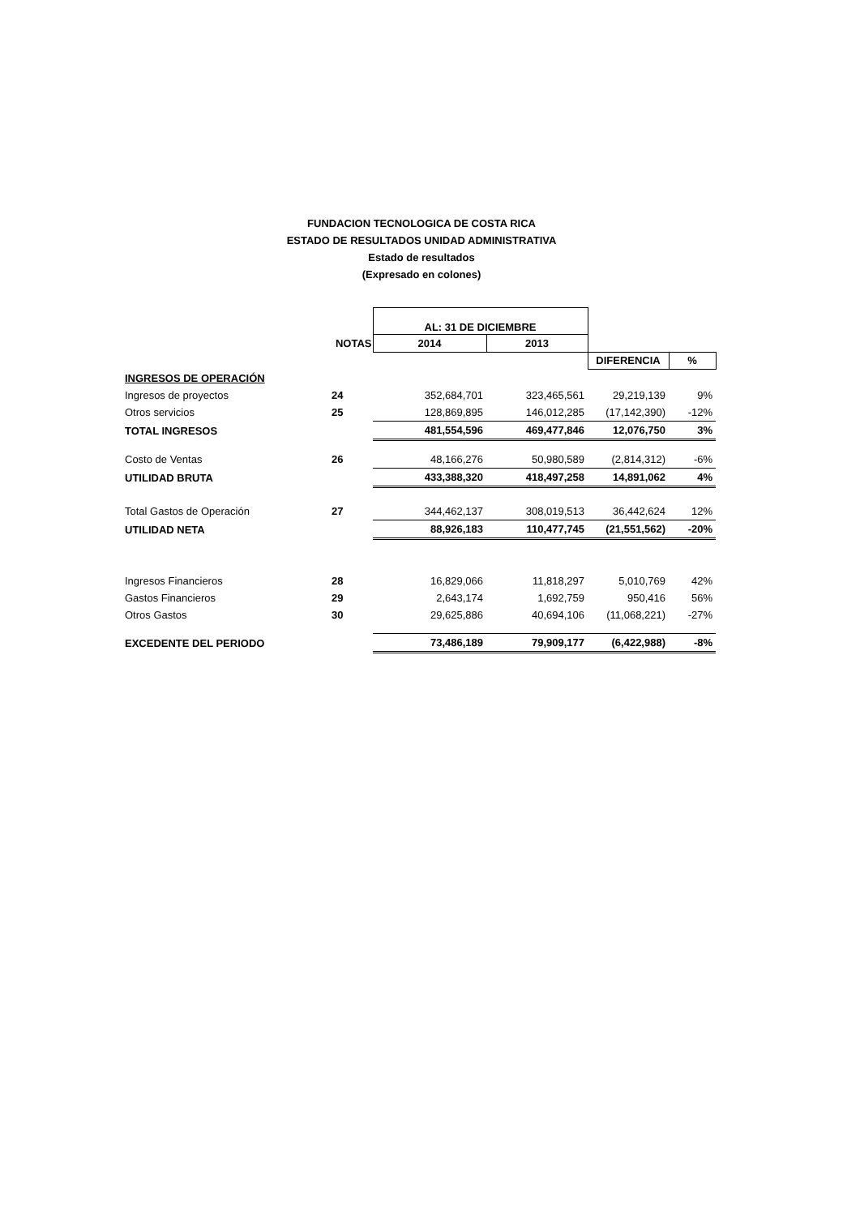FUNDACION TECNOLOGICA DE COSTA RICA
ESTADO DE RESULTADOS UNIDAD ADMINISTRATIVA
Estado de resultados
(Expresado en colones)
| | | AL: 31 DE DICIEMBRE | | | |
| | NOTAS | 2014 | 2013 | | |
| | | | | DIFERENCIA | % |
| INGRESOS DE OPERACIÓN | | | | | |
| Ingresos de proyectos | 24 | 352,684,701 | 323,465,561 | 29,219,139 | 9% |
| Otros servicios | 25 | 128,869,895 | 146,012,285 | (17,142,390) | -12% |
| TOTAL INGRESOS | | 481,554,596 | 469,477,846 | 12,076,750 | 3% |
| Costo de Ventas | 26 | 48,166,276 | 50,980,589 | (2,814,312) | -6% |
| UTILIDAD BRUTA | | 433,388,320 | 418,497,258 | 14,891,062 | 4% |
| Total Gastos de Operación | 27 | 344,462,137 | 308,019,513 | 36,442,624 | 12% |
| UTILIDAD NETA | | 88,926,183 | 110,477,745 | (21,551,562) | -20% |
| Ingresos Financieros | 28 | 16,829,066 | 11,818,297 | 5,010,769 | 42% |
| Gastos Financieros | 29 | 2,643,174 | 1,692,759 | 950,416 | 56% |
| Otros Gastos | 30 | 29,625,886 | 40,694,106 | (11,068,221) | -27% |
| EXCEDENTE DEL PERIODO | | 73,486,189 | 79,909,177 | (6,422,988) | -8% |